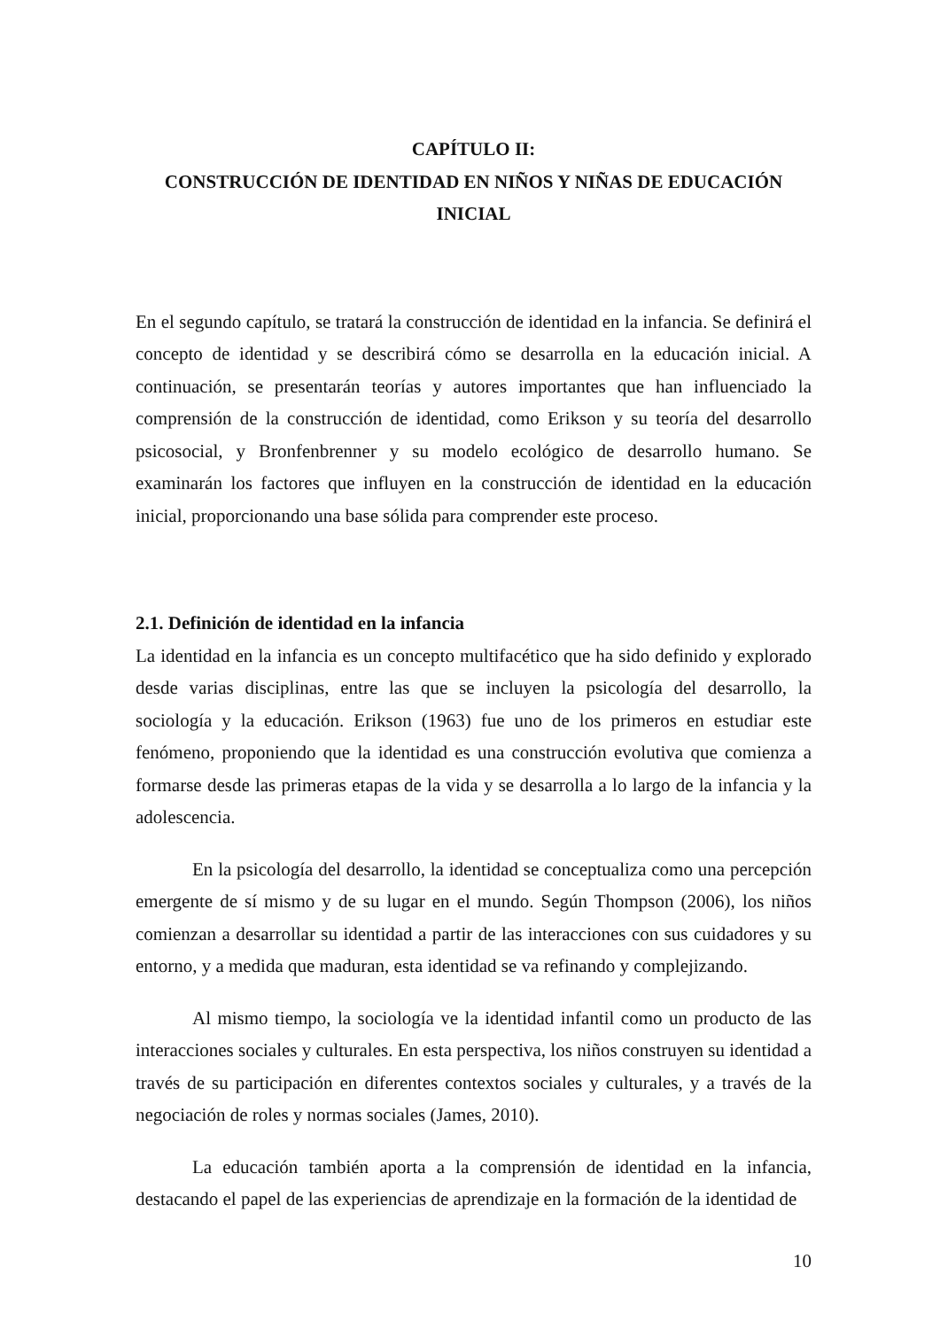CAPÍTULO II:
CONSTRUCCIÓN DE IDENTIDAD EN NIÑOS Y NIÑAS DE EDUCACIÓN INICIAL
En el segundo capítulo, se tratará la construcción de identidad en la infancia. Se definirá el concepto de identidad y se describirá cómo se desarrolla en la educación inicial. A continuación, se presentarán teorías y autores importantes que han influenciado la comprensión de la construcción de identidad, como Erikson y su teoría del desarrollo psicosocial, y Bronfenbrenner y su modelo ecológico de desarrollo humano. Se examinarán los factores que influyen en la construcción de identidad en la educación inicial, proporcionando una base sólida para comprender este proceso.
2.1. Definición de identidad en la infancia
La identidad en la infancia es un concepto multifacético que ha sido definido y explorado desde varias disciplinas, entre las que se incluyen la psicología del desarrollo, la sociología y la educación. Erikson (1963) fue uno de los primeros en estudiar este fenómeno, proponiendo que la identidad es una construcción evolutiva que comienza a formarse desde las primeras etapas de la vida y se desarrolla a lo largo de la infancia y la adolescencia.
En la psicología del desarrollo, la identidad se conceptualiza como una percepción emergente de sí mismo y de su lugar en el mundo. Según Thompson (2006), los niños comienzan a desarrollar su identidad a partir de las interacciones con sus cuidadores y su entorno, y a medida que maduran, esta identidad se va refinando y complejizando.
Al mismo tiempo, la sociología ve la identidad infantil como un producto de las interacciones sociales y culturales. En esta perspectiva, los niños construyen su identidad a través de su participación en diferentes contextos sociales y culturales, y a través de la negociación de roles y normas sociales (James, 2010).
La educación también aporta a la comprensión de identidad en la infancia, destacando el papel de las experiencias de aprendizaje en la formación de la identidad de
10